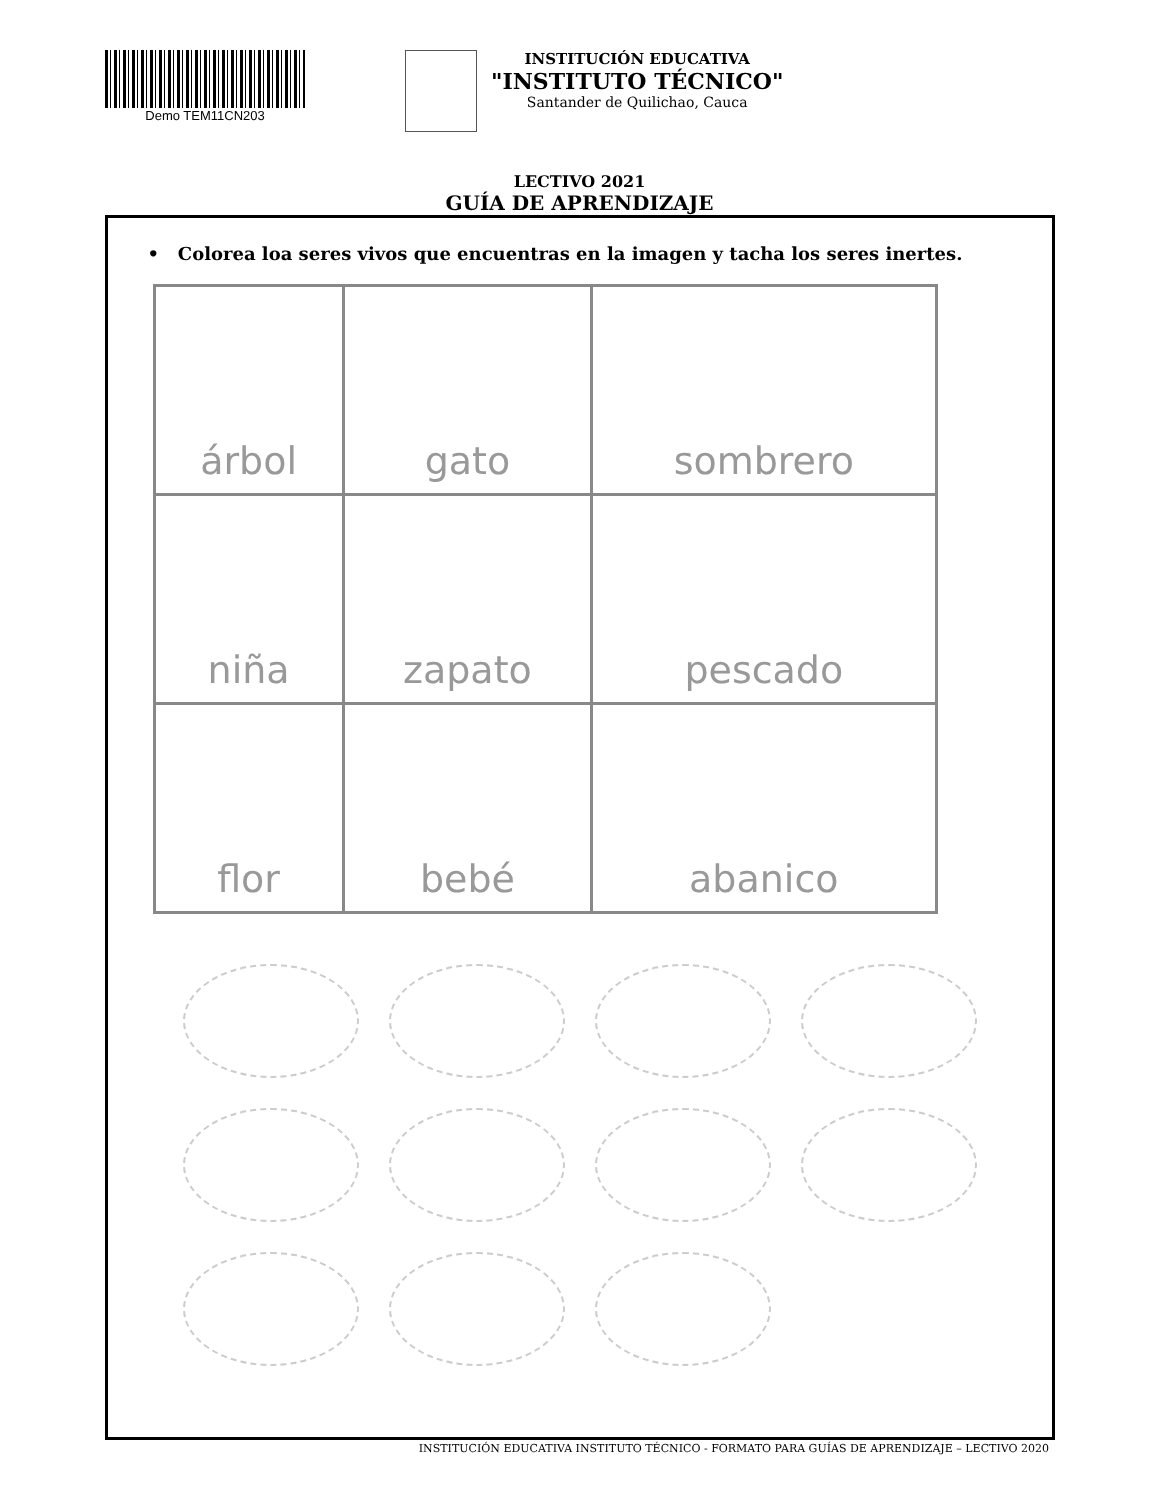Demo TEM11CN203
INSTITUCIÓN EDUCATIVA
"INSTITUTO TÉCNICO"
Santander de Quilichao, Cauca
LECTIVO 2021
GUÍA DE APRENDIZAJE
• Colorea loa seres vivos que encuentras en la imagen y tacha los seres inertes.
| árbol | gato | sombrero |
| niña | zapato | pescado |
| flor | bebé | abanico |
INSTITUCIÓN EDUCATIVA INSTITUTO TÉCNICO - FORMATO PARA GUÍAS DE APRENDIZAJE – LECTIVO 2020